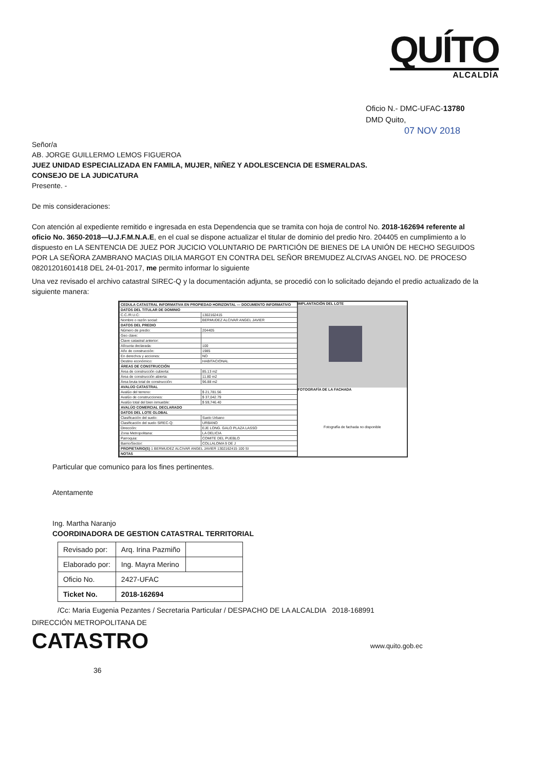QUÍTO
ALCALDÍA
Oficio N.- DMC-UFAC-13780
DMD Quito,
07 NOV 2018
Señor/a
AB. JORGE GUILLERMO LEMOS FIGUEROA
JUEZ UNIDAD ESPECIALIZADA EN FAMILA, MUJER, NIÑEZ Y ADOLESCENCIA DE ESMERALDAS.
CONSEJO DE LA JUDICATURA
Presente. -
De mis consideraciones:
Con atención al expediente remitido e ingresada en esta Dependencia que se tramita con hoja de control No. 2018-162694 referente al oficio No. 3650-2018—U.J.F.M.N.A.E, en el cual se dispone actualizar el titular de dominio del predio Nro. 204405 en cumplimiento a lo dispuesto en LA SENTENCIA DE JUEZ POR JUCICIO VOLUNTARIO DE PARTICIÓN DE BIENES DE LA UNIÓN DE HECHO SEGUIDOS POR LA SEÑORA ZAMBRANO MACIAS DILIA MARGOT EN CONTRA DEL SEÑOR BREMUDEZ ALCIVAS ANGEL NO. DE PROCESO 08201201601418 DEL 24-01-2017, me permito informar lo siguiente
Una vez revisado el archivo catastral SIREC-Q y la documentación adjunta, se procedió con lo solicitado dejando el predio actualizado de la siguiente manera:
| CEDULA CATASTRAL INFORMATIVA EN PROPIEDAD HORIZONTAL — DOCUMENTO INFORMATIVO | |
| DATOS DEL TITULAR DE DOMINIO | |
| C.C./R.U.C: | 1302162415 |
| Nombre o razón social: | BERMUDEZ ALCIVAR ANGEL JAVIER |
| DATOS DEL PREDIO | |
| Número de predio: | 204405 |
| Geo clave: | |
| Clave catastral anterior: | |
| Alícuota declarada: | 100 |
| Año de construcción: | 1985 |
| En derechos y acciones: | NO |
| Destino económico: | HABITACIONAL |
| ÁREAS DE CONSTRUCCIÓN | |
| Área de construcción cubierta: | 85.13 m2 |
| Área de construcción abierta: | 11.80 m2 |
| Área bruta total de construcción: | 96.88 m2 |
| AVALÚO CATASTRAL | |
| Avalúo del terreno: | $ 21,781.56 |
| Avalúo de construcciones: | $ 37,042.79 |
| Avalúo total del bien inmueble: | $ 59,746.40 |
| AVALÚO COMERCIAL DECLARADO | |
| DATOS DEL LOTE GLOBAL | |
| Clasificación del suelo: | Suelo Urbano |
| Clasificación del suelo SIREC-Q: | URBANO |
| Dirección: | EJE LONG. GALO PLAZA LASSO |
| Zona Metropolitana: | LA DELICIA |
| Parroquia: | COMITE DEL PUEBLO |
| Barrio/Sector: | COLLALOMA 9 DE J |
| PROPIETARIO(S) 1 BERMUDEZ ALCIVAR ANGEL JAVIER 1302162415 100 SI | |
| NOTAS | |
IMPLANTACIÓN DEL LOTE
FOTOGRAFÍA DE LA FACHADA
Fotografía de fachada no disponible
Particular que comunico para los fines pertinentes.
Atentamente
Ing. Martha Naranjo
COORDINADORA DE GESTION CATASTRAL TERRITORIAL
| Revisado por: | Arq. Irina Pazmiño | |
| Elaborado por: | Ing. Mayra Merino | |
| Oficio No. | 2427-UFAC | |
| Ticket No. | 2018-162694 | |
/Cc: Maria Eugenia Pezantes / Secretaria Particular / DESPACHO DE LA ALCALDIA 2018-168991
DIRECCIÓN METROPOLITANA DE
CATASTRO www.quito.gob.ec 36